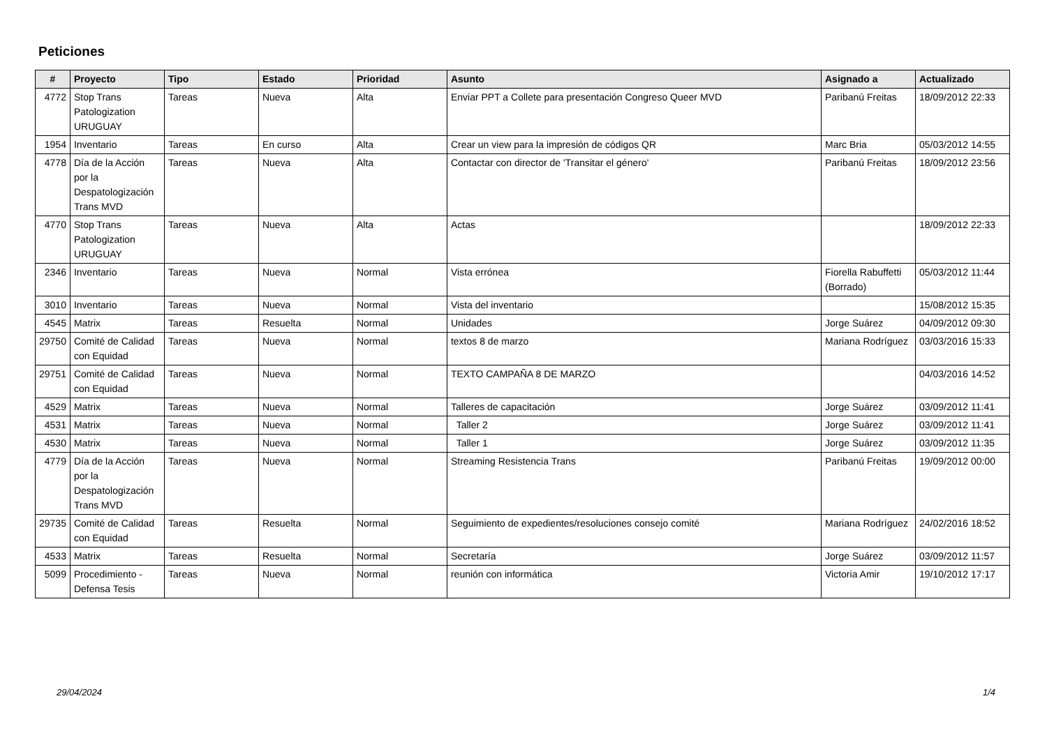Peticiones
| # | Proyecto | Tipo | Estado | Prioridad | Asunto | Asignado a | Actualizado |
| --- | --- | --- | --- | --- | --- | --- | --- |
| 4772 | Stop Trans Patologization URUGUAY | Tareas | Nueva | Alta | Enviar PPT a Collete para presentación Congreso Queer MVD | Paribanú Freitas | 18/09/2012 22:33 |
| 1954 | Inventario | Tareas | En curso | Alta | Crear un view para la impresión de códigos QR | Marc Bria | 05/03/2012 14:55 |
| 4778 | Día de la Acción por la Despatologización Trans MVD | Tareas | Nueva | Alta | Contactar con director de 'Transitar el género' | Paribanú Freitas | 18/09/2012 23:56 |
| 4770 | Stop Trans Patologization URUGUAY | Tareas | Nueva | Alta | Actas | | 18/09/2012 22:33 |
| 2346 | Inventario | Tareas | Nueva | Normal | Vista errónea | Fiorella Rabuffetti (Borrado) | 05/03/2012 11:44 |
| 3010 | Inventario | Tareas | Nueva | Normal | Vista del inventario | | 15/08/2012 15:35 |
| 4545 | Matrix | Tareas | Resuelta | Normal | Unidades | Jorge Suárez | 04/09/2012 09:30 |
| 29750 | Comité de Calidad con Equidad | Tareas | Nueva | Normal | textos 8 de marzo | Mariana Rodríguez | 03/03/2016 15:33 |
| 29751 | Comité de Calidad con Equidad | Tareas | Nueva | Normal | TEXTO CAMPAÑA 8 DE MARZO | | 04/03/2016 14:52 |
| 4529 | Matrix | Tareas | Nueva | Normal | Talleres de capacitación | Jorge Suárez | 03/09/2012 11:41 |
| 4531 | Matrix | Tareas | Nueva | Normal | Taller 2 | Jorge Suárez | 03/09/2012 11:41 |
| 4530 | Matrix | Tareas | Nueva | Normal | Taller 1 | Jorge Suárez | 03/09/2012 11:35 |
| 4779 | Día de la Acción por la Despatologización Trans MVD | Tareas | Nueva | Normal | Streaming Resistencia Trans | Paribanú Freitas | 19/09/2012 00:00 |
| 29735 | Comité de Calidad con Equidad | Tareas | Resuelta | Normal | Seguimiento de expedientes/resoluciones consejo comité | Mariana Rodríguez | 24/02/2016 18:52 |
| 4533 | Matrix | Tareas | Resuelta | Normal | Secretaría | Jorge Suárez | 03/09/2012 11:57 |
| 5099 | Procedimiento - Defensa Tesis | Tareas | Nueva | Normal | reunión con informática | Victoria Amir | 19/10/2012 17:17 |
29/04/2024 1/4